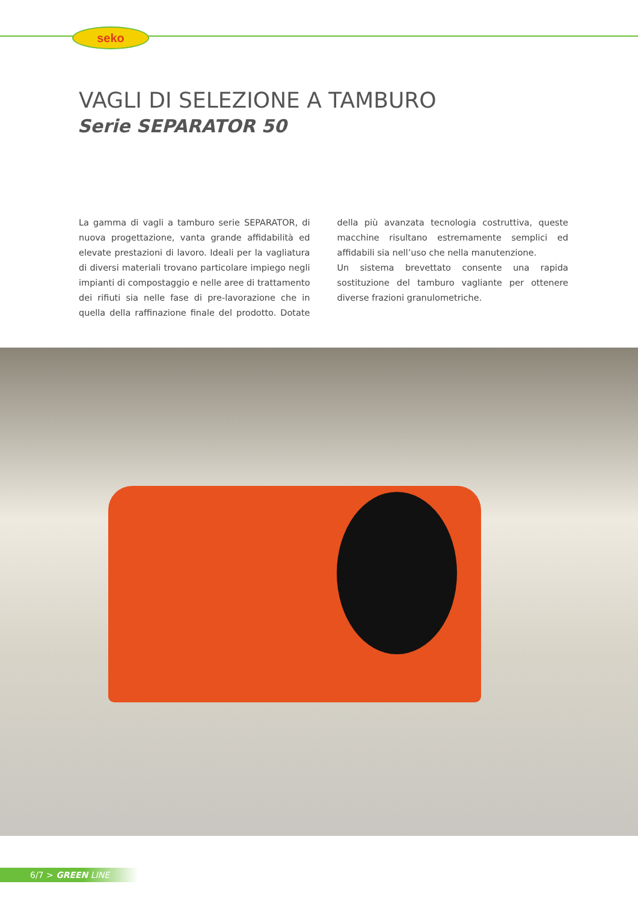seko
VAGLI DI SELEZIONE A TAMBURO
Serie SEPARATOR 50
La gamma di vagli a tamburo serie SEPARATOR, di nuova progettazione, vanta grande affidabilità ed elevate prestazioni di lavoro. Ideali per la vagliatura di diversi materiali trovano particolare impiego negli impianti di compostaggio e nelle aree di trattamento dei rifiuti sia nelle fase di pre-lavorazione che in quella della raffinazione finale del prodotto. Dotate della più avanzata tecnologia costruttiva, queste macchine risultano estremamente semplici ed affidabili sia nell’uso che nella manutenzione.
Un sistema brevettato consente una rapida sostituzione del tamburo vagliante per ottenere diverse frazioni granulometriche.
6/7 > GREEN LINE